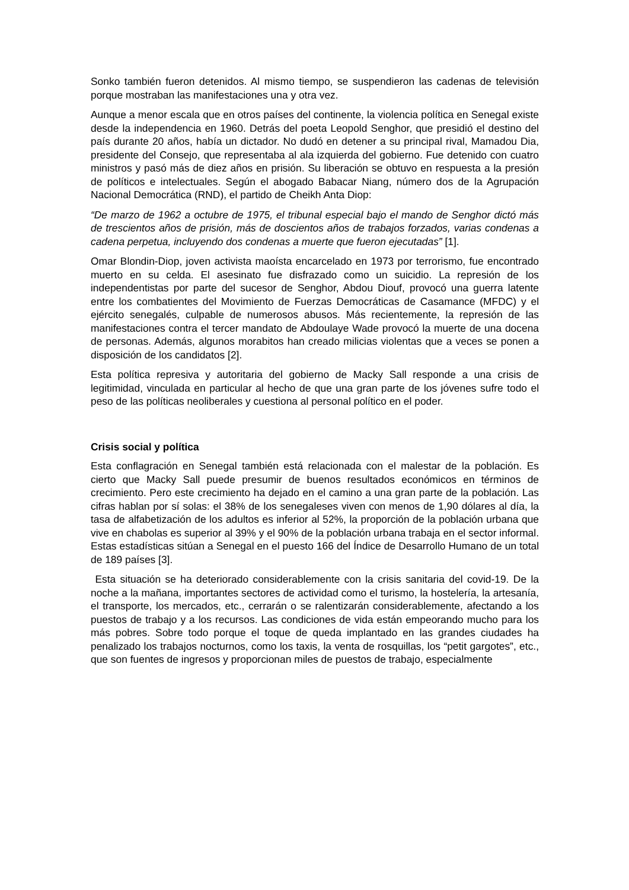Sonko también fueron detenidos. Al mismo tiempo, se suspendieron las cadenas de televisión porque mostraban las manifestaciones una y otra vez.
Aunque a menor escala que en otros países del continente, la violencia política en Senegal existe desde la independencia en 1960. Detrás del poeta Leopold Senghor, que presidió el destino del país durante 20 años, había un dictador. No dudó en detener a su principal rival, Mamadou Dia, presidente del Consejo, que representaba al ala izquierda del gobierno. Fue detenido con cuatro ministros y pasó más de diez años en prisión. Su liberación se obtuvo en respuesta a la presión de políticos e intelectuales. Según el abogado Babacar Niang, número dos de la Agrupación Nacional Democrática (RND), el partido de Cheikh Anta Diop:
“De marzo de 1962 a octubre de 1975, el tribunal especial bajo el mando de Senghor dictó más de trescientos años de prisión, más de doscientos años de trabajos forzados, varias condenas a cadena perpetua, incluyendo dos condenas a muerte que fueron ejecutadas” [1].
Omar Blondin-Diop, joven activista maoísta encarcelado en 1973 por terrorismo, fue encontrado muerto en su celda. El asesinato fue disfrazado como un suicidio. La represión de los independentistas por parte del sucesor de Senghor, Abdou Diouf, provocó una guerra latente entre los combatientes del Movimiento de Fuerzas Democráticas de Casamance (MFDC) y el ejército senegalés, culpable de numerosos abusos. Más recientemente, la represión de las manifestaciones contra el tercer mandato de Abdoulaye Wade provocó la muerte de una docena de personas. Además, algunos morabitos han creado milicias violentas que a veces se ponen a disposición de los candidatos [2].
Esta política represiva y autoritaria del gobierno de Macky Sall responde a una crisis de legitimidad, vinculada en particular al hecho de que una gran parte de los jóvenes sufre todo el peso de las políticas neoliberales y cuestiona al personal político en el poder.
Crisis social y política
Esta conflagración en Senegal también está relacionada con el malestar de la población. Es cierto que Macky Sall puede presumir de buenos resultados económicos en términos de crecimiento. Pero este crecimiento ha dejado en el camino a una gran parte de la población. Las cifras hablan por sí solas: el 38% de los senegaleses viven con menos de 1,90 dólares al día, la tasa de alfabetización de los adultos es inferior al 52%, la proporción de la población urbana que vive en chabolas es superior al 39% y el 90% de la población urbana trabaja en el sector informal. Estas estadísticas sitúan a Senegal en el puesto 166 del Índice de Desarrollo Humano de un total de 189 países [3].
Esta situación se ha deteriorado considerablemente con la crisis sanitaria del covid-19. De la noche a la mañana, importantes sectores de actividad como el turismo, la hostelería, la artesanía, el transporte, los mercados, etc., cerrarán o se ralentizarán considerablemente, afectando a los puestos de trabajo y a los recursos. Las condiciones de vida están empeorando mucho para los más pobres. Sobre todo porque el toque de queda implantado en las grandes ciudades ha penalizado los trabajos nocturnos, como los taxis, la venta de rosquillas, los “petit gargotes”, etc., que son fuentes de ingresos y proporcionan miles de puestos de trabajo, especialmente